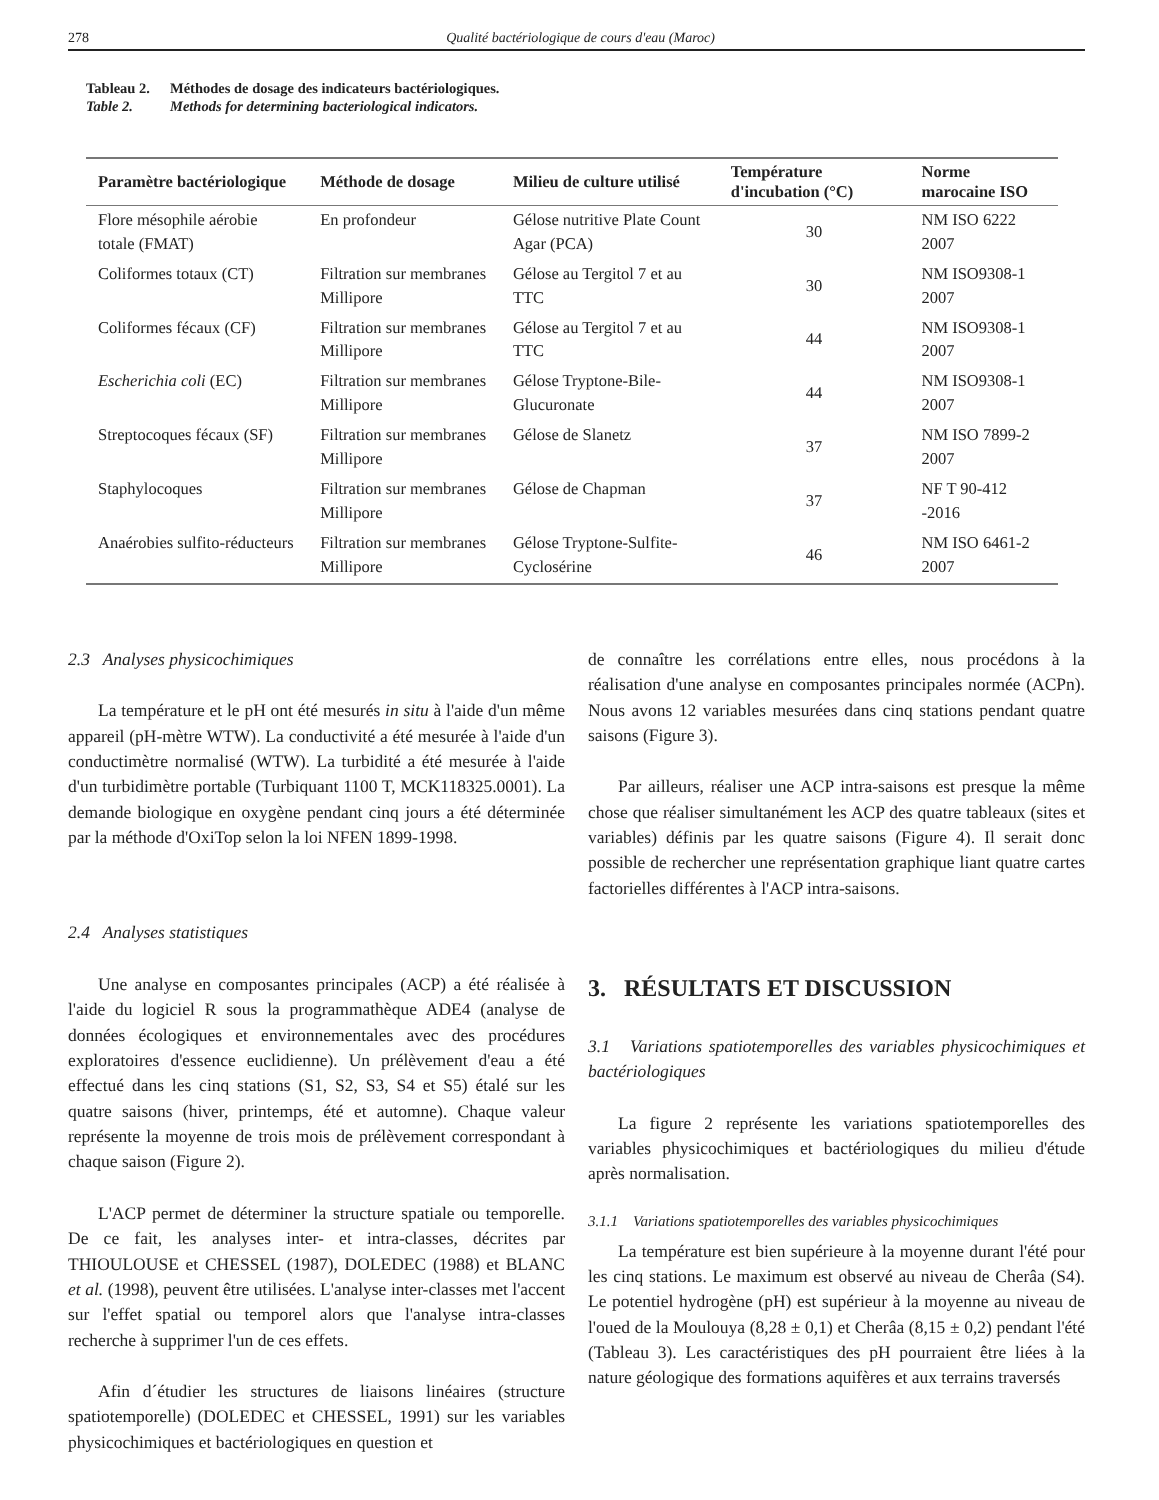278 Qualité bactériologique de cours d'eau (Maroc)
Tableau 2. Méthodes de dosage des indicateurs bactériologiques.
Table 2. Methods for determining bacteriological indicators.
| Paramètre bactériologique | Méthode de dosage | Milieu de culture utilisé | Température d'incubation (°C) | Norme marocaine ISO |
| --- | --- | --- | --- | --- |
| Flore mésophile aérobie totale (FMAT) | En profondeur | Gélose nutritive Plate Count Agar (PCA) | 30 | NM ISO 6222 2007 |
| Coliformes totaux (CT) | Filtration sur membranes Millipore | Gélose au Tergitol 7 et au TTC | 30 | NM ISO9308-1 2007 |
| Coliformes fécaux (CF) | Filtration sur membranes Millipore | Gélose au Tergitol 7 et au TTC | 44 | NM ISO9308-1 2007 |
| Escherichia coli (EC) | Filtration sur membranes Millipore | Gélose Tryptone-Bile-Glucuronate | 44 | NM ISO9308-1 2007 |
| Streptocoques fécaux (SF) | Filtration sur membranes Millipore | Gélose de Slanetz | 37 | NM ISO 7899-2 2007 |
| Staphylocoques | Filtration sur membranes Millipore | Gélose de Chapman | 37 | NF T 90-412 -2016 |
| Anaérobies sulfito-réducteurs | Filtration sur membranes Millipore | Gélose Tryptone-Sulfite-Cyclosérine | 46 | NM ISO 6461-2 2007 |
2.3 Analyses physicochimiques
La température et le pH ont été mesurés in situ à l'aide d'un même appareil (pH-mètre WTW). La conductivité a été mesurée à l'aide d'un conductimètre normalisé (WTW). La turbidité a été mesurée à l'aide d'un turbidimètre portable (Turbiquant 1100 T, MCK118325.0001). La demande biologique en oxygène pendant cinq jours a été déterminée par la méthode d'OxiTop selon la loi NFEN 1899-1998.
2.4 Analyses statistiques
Une analyse en composantes principales (ACP) a été réalisée à l'aide du logiciel R sous la programmathèque ADE4 (analyse de données écologiques et environnementales avec des procédures exploratoires d'essence euclidienne). Un prélèvement d'eau a été effectué dans les cinq stations (S1, S2, S3, S4 et S5) étalé sur les quatre saisons (hiver, printemps, été et automne). Chaque valeur représente la moyenne de trois mois de prélèvement correspondant à chaque saison (Figure 2).
L'ACP permet de déterminer la structure spatiale ou temporelle. De ce fait, les analyses inter- et intra-classes, décrites par THIOULOUSE et CHESSEL (1987), DOLEDEC (1988) et BLANC et al. (1998), peuvent être utilisées. L'analyse inter-classes met l'accent sur l'effet spatial ou temporel alors que l'analyse intra-classes recherche à supprimer l'un de ces effets.
Afin d´étudier les structures de liaisons linéaires (structure spatiotemporelle) (DOLEDEC et CHESSEL, 1991) sur les variables physicochimiques et bactériologiques en question et
de connaître les corrélations entre elles, nous procédons à la réalisation d'une analyse en composantes principales normée (ACPn). Nous avons 12 variables mesurées dans cinq stations pendant quatre saisons (Figure 3).
Par ailleurs, réaliser une ACP intra-saisons est presque la même chose que réaliser simultanément les ACP des quatre tableaux (sites et variables) définis par les quatre saisons (Figure 4). Il serait donc possible de rechercher une représentation graphique liant quatre cartes factorielles différentes à l'ACP intra-saisons.
3. RÉSULTATS ET DISCUSSION
3.1 Variations spatiotemporelles des variables physicochimiques et bactériologiques
La figure 2 représente les variations spatiotemporelles des variables physicochimiques et bactériologiques du milieu d'étude après normalisation.
3.1.1 Variations spatiotemporelles des variables physicochimiques
La température est bien supérieure à la moyenne durant l'été pour les cinq stations. Le maximum est observé au niveau de Cherâa (S4). Le potentiel hydrogène (pH) est supérieur à la moyenne au niveau de l'oued de la Moulouya (8,28 ± 0,1) et Cherâa (8,15 ± 0,2) pendant l'été (Tableau 3). Les caractéristiques des pH pourraient être liées à la nature géologique des formations aquifères et aux terrains traversés